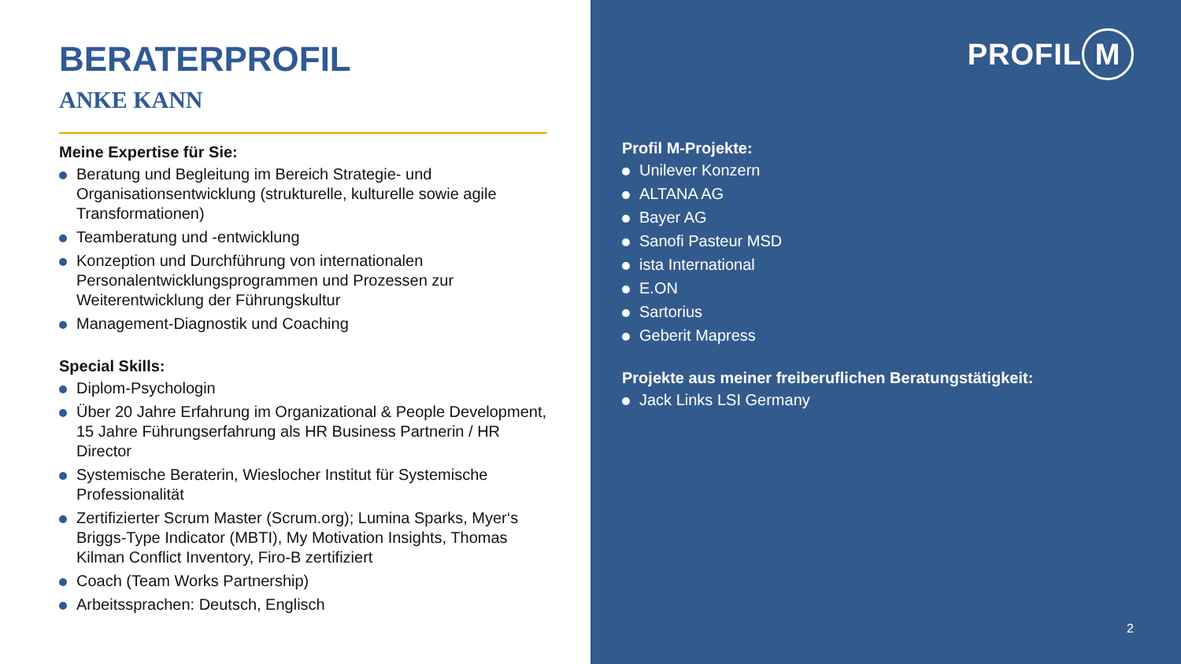BERATERPROFIL
ANKE KANN
Meine Expertise für Sie:
Beratung und Begleitung im Bereich Strategie- und Organisationsentwicklung (strukturelle, kulturelle sowie agile Transformationen)
Teamberatung und -entwicklung
Konzeption und Durchführung von internationalen Personalentwicklungsprogrammen und Prozessen zur Weiterentwicklung der Führungskultur
Management-Diagnostik und Coaching
Special Skills:
Diplom-Psychologin
Über 20 Jahre Erfahrung im Organizational & People Development, 15 Jahre Führungserfahrung als HR Business Partnerin / HR Director
Systemische Beraterin, Wieslocher Institut für Systemische Professionalität
Zertifizierter Scrum Master (Scrum.org); Lumina Sparks, Myer‘s Briggs-Type Indicator (MBTI), My Motivation Insights, Thomas Kilman Conflict Inventory, Firo-B zertifiziert
Coach (Team Works Partnership)
Arbeitssprachen: Deutsch, Englisch
PROFIL M
Profil M-Projekte:
Unilever Konzern
ALTANA AG
Bayer AG
Sanofi Pasteur MSD
ista International
E.ON
Sartorius
Geberit Mapress
Projekte aus meiner freiberuflichen Beratungstätigkeit:
Jack Links LSI Germany
2